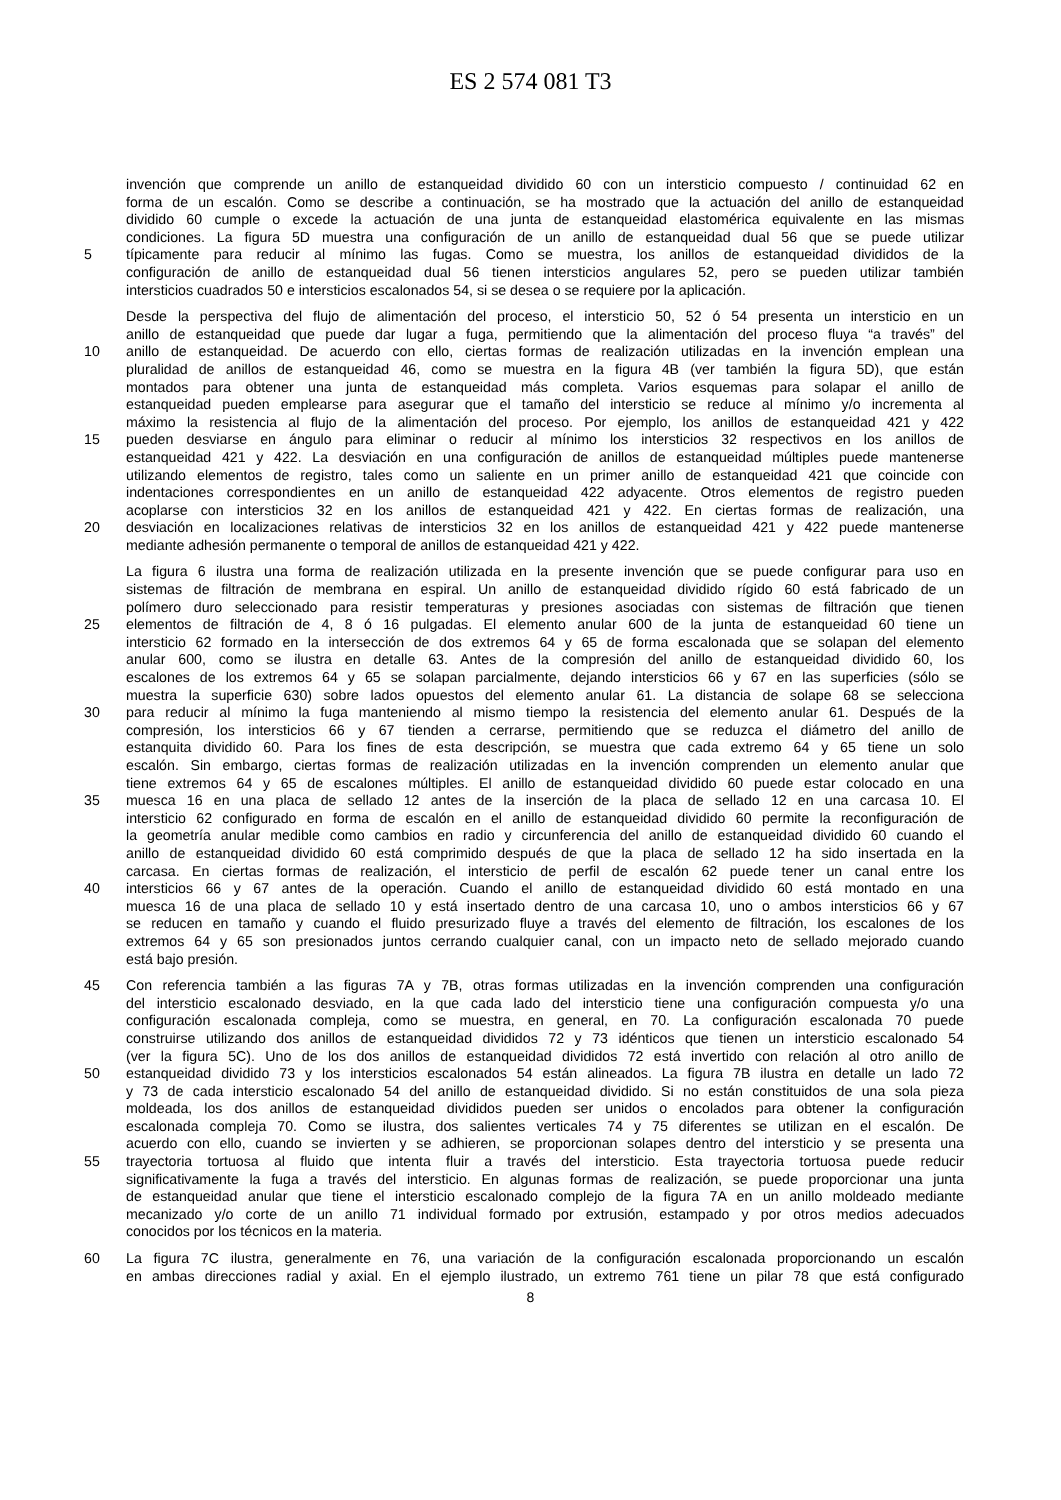ES 2 574 081 T3
invención que comprende un anillo de estanqueidad dividido 60 con un intersticio compuesto / continuidad 62 en
forma de un escalón. Como se describe a continuación, se ha mostrado que la actuación del anillo de estanqueidad
dividido 60 cumple o excede la actuación de una junta de estanqueidad elastomérica equivalente en las mismas
condiciones. La figura 5D muestra una configuración de un anillo de estanqueidad dual 56 que se puede utilizar
5 típicamente para reducir al mínimo las fugas. Como se muestra, los anillos de estanqueidad divididos de la
configuración de anillo de estanqueidad dual 56 tienen intersticios angulares 52, pero se pueden utilizar también
intersticios cuadrados 50 e intersticios escalonados 54, si se desea o se requiere por la aplicación.
Desde la perspectiva del flujo de alimentación del proceso, el intersticio 50, 52 ó 54 presenta un intersticio en un
anillo de estanqueidad que puede dar lugar a fuga, permitiendo que la alimentación del proceso fluya “a través” del
10 anillo de estanqueidad. De acuerdo con ello, ciertas formas de realización utilizadas en la invención emplean una
pluralidad de anillos de estanqueidad 46, como se muestra en la figura 4B (ver también la figura 5D), que están
montados para obtener una junta de estanqueidad más completa. Varios esquemas para solapar el anillo de
estanqueidad pueden emplearse para asegurar que el tamaño del intersticio se reduce al mínimo y/o incrementa al
máximo la resistencia al flujo de la alimentación del proceso. Por ejemplo, los anillos de estanqueidad 421 y 422
15 pueden desviarse en ángulo para eliminar o reducir al mínimo los intersticios 32 respectivos en los anillos de
estanqueidad 421 y 422. La desviación en una configuración de anillos de estanqueidad múltiples puede mantenerse
utilizando elementos de registro, tales como un saliente en un primer anillo de estanqueidad 421 que coincide con
indentaciones correspondientes en un anillo de estanqueidad 422 adyacente. Otros elementos de registro pueden
acoplarse con intersticios 32 en los anillos de estanqueidad 421 y 422. En ciertas formas de realización, una
20 desviación en localizaciones relativas de intersticios 32 en los anillos de estanqueidad 421 y 422 puede mantenerse
mediante adhesión permanente o temporal de anillos de estanqueidad 421 y 422.
La figura 6 ilustra una forma de realización utilizada en la presente invención que se puede configurar para uso en
sistemas de filtración de membrana en espiral. Un anillo de estanqueidad dividido rígido 60 está fabricado de un
polímero duro seleccionado para resistir temperaturas y presiones asociadas con sistemas de filtración que tienen
25 elementos de filtración de 4, 8 ó 16 pulgadas. El elemento anular 600 de la junta de estanqueidad 60 tiene un
intersticio 62 formado en la intersección de dos extremos 64 y 65 de forma escalonada que se solapan del elemento
anular 600, como se ilustra en detalle 63. Antes de la compresión del anillo de estanqueidad dividido 60, los
escalones de los extremos 64 y 65 se solapan parcialmente, dejando intersticios 66 y 67 en las superficies (sólo se
muestra la superficie 630) sobre lados opuestos del elemento anular 61. La distancia de solape 68 se selecciona
30 para reducir al mínimo la fuga manteniendo al mismo tiempo la resistencia del elemento anular 61. Después de la
compresión, los intersticios 66 y 67 tienden a cerrarse, permitiendo que se reduzca el diámetro del anillo de
estanquita dividido 60. Para los fines de esta descripción, se muestra que cada extremo 64 y 65 tiene un solo
escalón. Sin embargo, ciertas formas de realización utilizadas en la invención comprenden un elemento anular que
tiene extremos 64 y 65 de escalones múltiples. El anillo de estanqueidad dividido 60 puede estar colocado en una
35 muesca 16 en una placa de sellado 12 antes de la inserción de la placa de sellado 12 en una carcasa 10. El
intersticio 62 configurado en forma de escalón en el anillo de estanqueidad dividido 60 permite la reconfiguración de
la geometría anular medible como cambios en radio y circunferencia del anillo de estanqueidad dividido 60 cuando el
anillo de estanqueidad dividido 60 está comprimido después de que la placa de sellado 12 ha sido insertada en la
carcasa. En ciertas formas de realización, el intersticio de perfil de escalón 62 puede tener un canal entre los
40 intersticios 66 y 67 antes de la operación. Cuando el anillo de estanqueidad dividido 60 está montado en una
muesca 16 de una placa de sellado 10 y está insertado dentro de una carcasa 10, uno o ambos intersticios 66 y 67
se reducen en tamaño y cuando el fluido presurizado fluye a través del elemento de filtración, los escalones de los
extremos 64 y 65 son presionados juntos cerrando cualquier canal, con un impacto neto de sellado mejorado cuando
está bajo presión.
45 Con referencia también a las figuras 7A y 7B, otras formas utilizadas en la invención comprenden una configuración
del intersticio escalonado desviado, en la que cada lado del intersticio tiene una configuración compuesta y/o una
configuración escalonada compleja, como se muestra, en general, en 70. La configuración escalonada 70 puede
construirse utilizando dos anillos de estanqueidad divididos 72 y 73 idénticos que tienen un intersticio escalonado 54
(ver la figura 5C). Uno de los dos anillos de estanqueidad divididos 72 está invertido con relación al otro anillo de
50 estanqueidad dividido 73 y los intersticios escalonados 54 están alineados. La figura 7B ilustra en detalle un lado 72
y 73 de cada intersticio escalonado 54 del anillo de estanqueidad dividido. Si no están constituidos de una sola pieza
moldeada, los dos anillos de estanqueidad divididos pueden ser unidos o encolados para obtener la configuración
escalonada compleja 70. Como se ilustra, dos salientes verticales 74 y 75 diferentes se utilizan en el escalón. De
acuerdo con ello, cuando se invierten y se adhieren, se proporcionan solapes dentro del intersticio y se presenta una
55 trayectoria tortuosa al fluido que intenta fluir a través del intersticio. Esta trayectoria tortuosa puede reducir
significativamente la fuga a través del intersticio. En algunas formas de realización, se puede proporcionar una junta
de estanqueidad anular que tiene el intersticio escalonado complejo de la figura 7A en un anillo moldeado mediante
mecanizado y/o corte de un anillo 71 individual formado por extrusión, estampado y por otros medios adecuados
conocidos por los técnicos en la materia.
60 La figura 7C ilustra, generalmente en 76, una variación de la configuración escalonada proporcionando un escalón
en ambas direcciones radial y axial. En el ejemplo ilustrado, un extremo 761 tiene un pilar 78 que está configurado
8